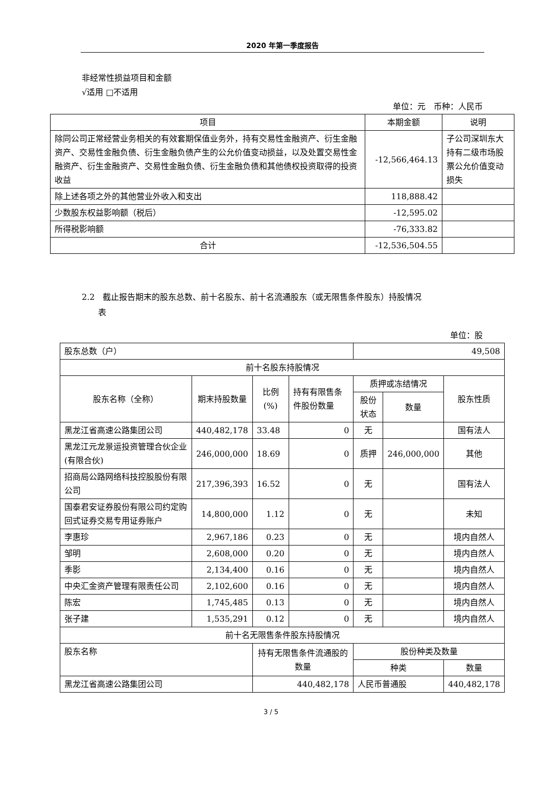2020 年第一季度报告
非经常性损益项目和金额
√适用 □不适用
单位：元　币种：人民币
| 项目 | 本期金额 | 说明 |
| --- | --- | --- |
| 除同公司正常经营业务相关的有效套期保值业务外，持有交易性金融资产、衍生金融资产、交易性金融负债、衍生金融负债产生的公允价值变动损益，以及处置交易性金融资产、衍生金融资产、交易性金融负债、衍生金融负债和其他债权投资取得的投资收益 | -12,566,464.13 | 子公司深圳东大持有二级市场股票公允价值变动损失 |
| 除上述各项之外的其他营业外收入和支出 | 118,888.42 | |
| 少数股东权益影响额（税后） | -12,595.02 | |
| 所得税影响额 | -76,333.82 | |
| 合计 | -12,536,504.55 | |
2.2　截止报告期末的股东总数、前十名股东、前十名流通股东（或无限售条件股东）持股情况
　　表
单位：股
| 股东总数（户） | | | | 49,508 | | |
| 前十名股东持股情况 | | | | | | |
| 股东名称（全称） | 期末持股数量 | 比例(%) | 持有有限售条件股份数量 | 质押或冻结情况 | | 股东性质 |
| | | | | 股份状态 | 数量 | |
| 黑龙江省高速公路集团公司 | 440,482,178 | 33.48 | 0 | 无 | | 国有法人 |
| 黑龙江元龙景运投资管理合伙企业(有限合伙) | 246,000,000 | 18.69 | 0 | 质押 | 246,000,000 | 其他 |
| 招商局公路网络科技控股股份有限公司 | 217,396,393 | 16.52 | 0 | 无 | | 国有法人 |
| 国泰君安证券股份有限公司约定购回式证券交易专用证券账户 | 14,800,000 | 1.12 | 0 | 无 | | 未知 |
| 李惠珍 | 2,967,186 | 0.23 | 0 | 无 | | 境内自然人 |
| 邹明 | 2,608,000 | 0.20 | 0 | 无 | | 境内自然人 |
| 季影 | 2,134,400 | 0.16 | 0 | 无 | | 境内自然人 |
| 中央汇金资产管理有限责任公司 | 2,102,600 | 0.16 | 0 | 无 | | 境内自然人 |
| 陈宏 | 1,745,485 | 0.13 | 0 | 无 | | 境内自然人 |
| 张子建 | 1,535,291 | 0.12 | 0 | 无 | | 境内自然人 |
| 前十名无限售条件股东持股情况 | | | | | | |
| 股东名称 | | 持有无限售条件流通股的数量 | | 股份种类及数量 | | |
| | | | | 种类 | | 数量 |
| 黑龙江省高速公路集团公司 | | 440,482,178 | | 人民币普通股 | | 440,482,178 |
3 / 5